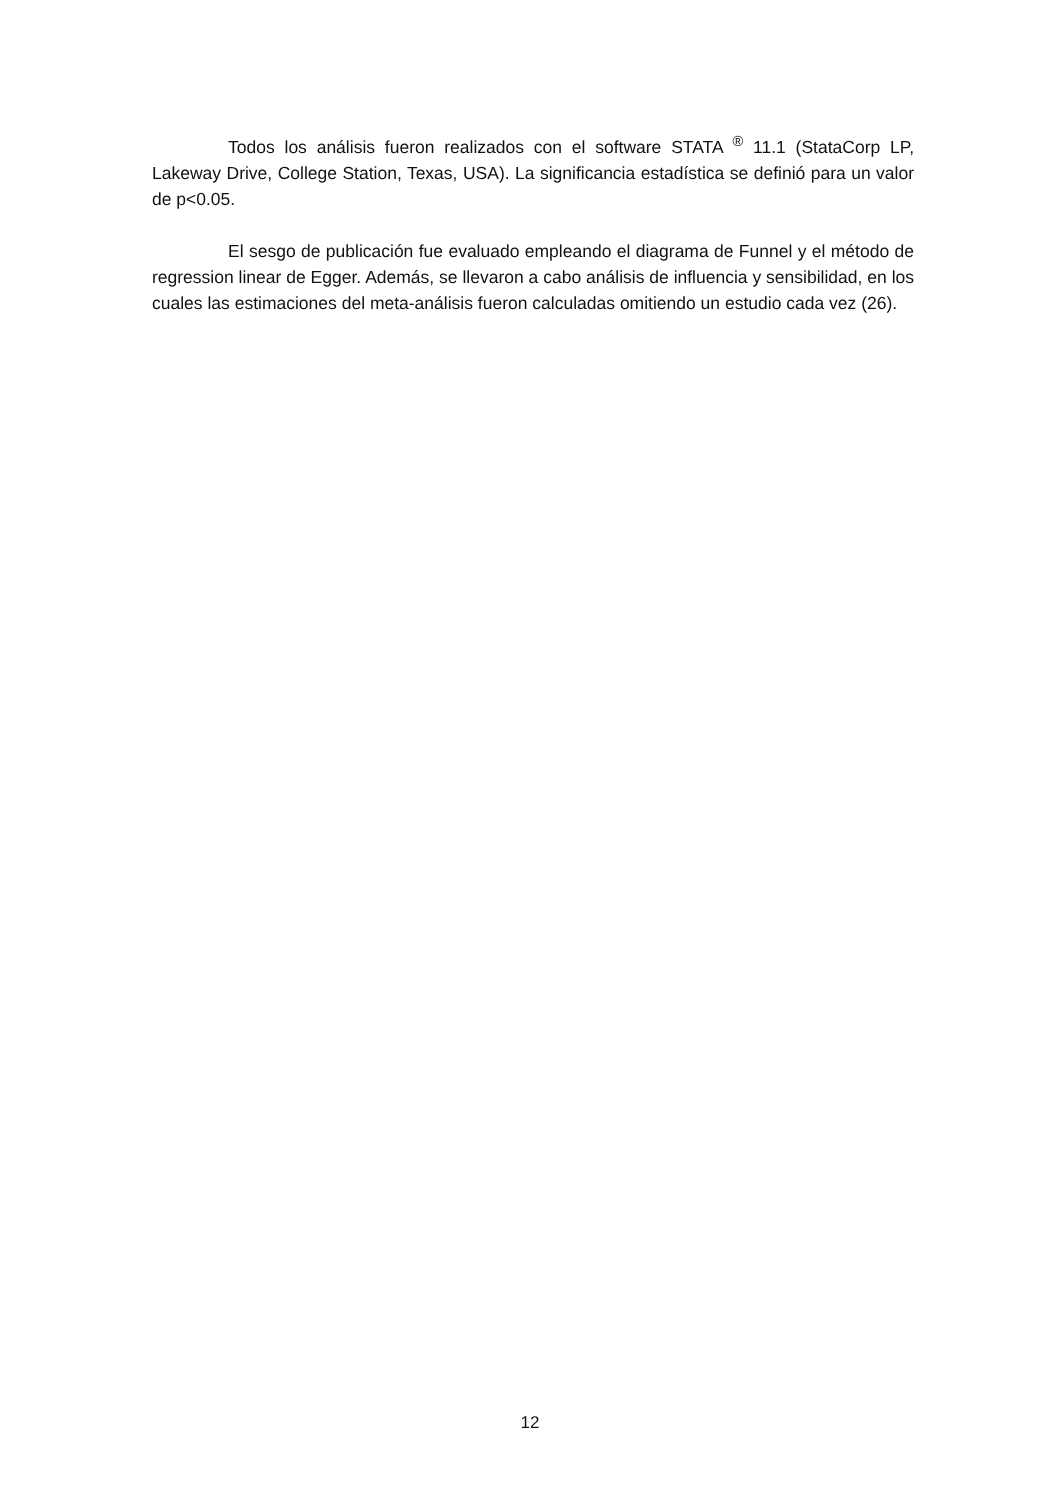Todos los análisis fueron realizados con el software STATA <sup>®</sup> 11.1 (StataCorp LP, Lakeway Drive, College Station, Texas, USA). La significancia estadística se definió para un valor de p<0.05.
El sesgo de publicación fue evaluado empleando el diagrama de Funnel y el método de regression linear de Egger. Además, se llevaron a cabo análisis de influencia y sensibilidad, en los cuales las estimaciones del meta-análisis fueron calculadas omitiendo un estudio cada vez (26).
12